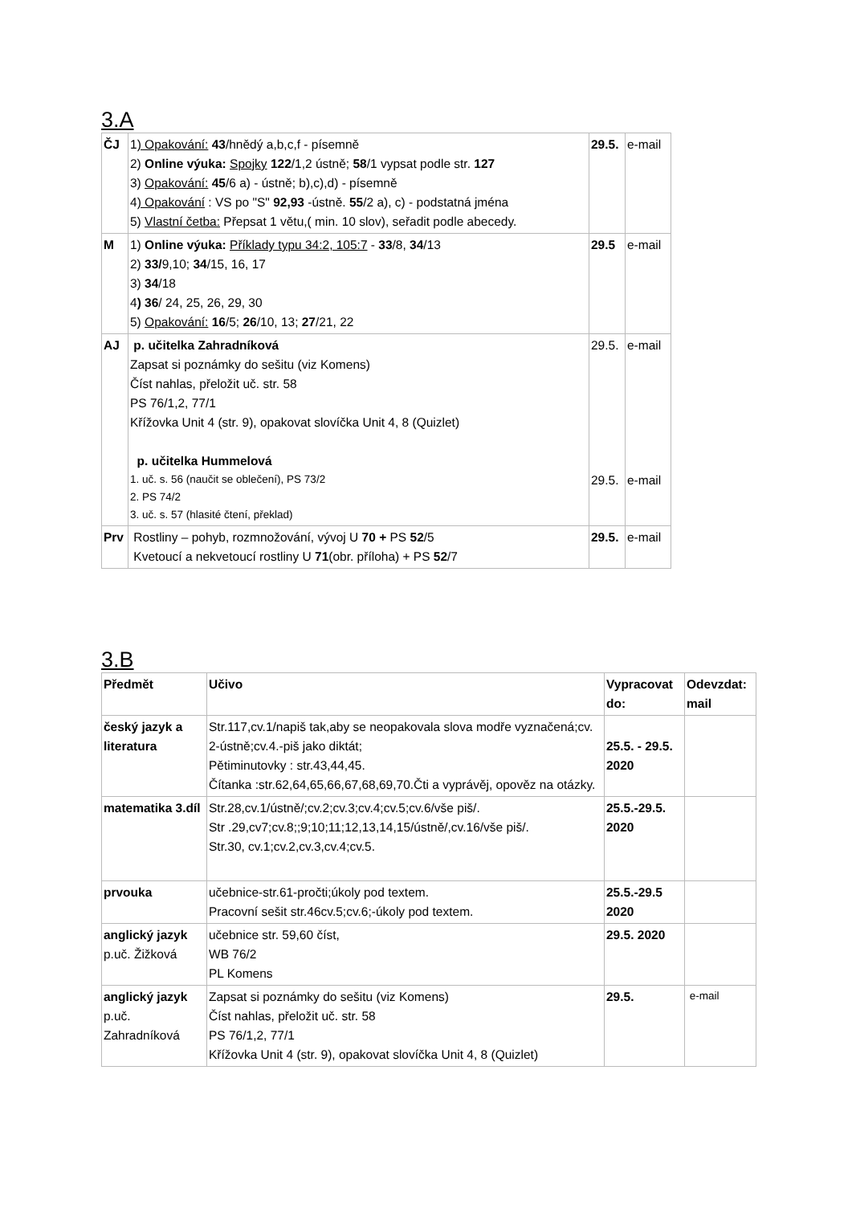3.A
| ČJ | 1 ) Opakování: 43 /hnědý a,b,c,f - písemně 2) Online výuka: Spojky 122 /1,2 ústně; 58 /1 vypsat podle str. 127 3) Opakování: 45 /6 a) - ústně; b),c),d) - písemně 4 ) Opakování : VS po "S" 92,93 -ústně. 55 /2 a), c) - podstatná jména 5) Vlastní četba: Přepsat 1 větu,( min. 10 slov), seřadit podle abecedy. | 29.5. | e-mail |
| M | 1) Online výuka: Příklady typu 34:2, 105:7 - 33 /8, 34 /13 2) 33/ 9,10; 34 /15, 16, 17 3) 34 /18 4 ) 36 / 24, 25, 26, 29, 30 5) Opakování: 16 /5; 26 /10, 13; 27 /21, 22 | 29.5 | e-mail |
| AJ | p. učitelka Zahradníková Zapsat si poznámky do sešitu (viz Komens) Číst nahlas, přeložit uč. str. 58 PS 76/1,2, 77/1 Křížovka Unit 4 (str. 9), opakovat slovíčka Unit 4, 8 (Quizlet) p. učitelka Hummelová 1. uč. s. 56 (naučit se oblečení), PS 73/2 2. PS 74/2 3. uč. s. 57 (hlasité čtení, překlad) | 29.5. 29.5. | e-mail e-mail |
| Prv | Rostliny – pohyb, rozmnožování, vývoj U 70 + PS 52 /5 Kvetoucí a nekvetoucí rostliny U 71 (obr. příloha) + PS 52 /7 | 29.5. | e-mail |
3.B
| Předmět | Učivo | Vypracovat do: | Odevzdat: mail |
| --- | --- | --- | --- |
| český jazyk a literatura | Str.117,cv.1/napiš tak,aby se neopakovala slova modře vyznačená;cv. 2-ústně;cv.4.-piš jako diktát; Pětiminutovky : str.43,44,45. Čítanka :str.62,64,65,66,67,68,69,70.Čti a vyprávěj, opověz na otázky. | 25.5. - 29.5. 2020 | |
| matematika 3.díl | Str.28,cv.1/ústně/;cv.2;cv.3;cv.4;cv.5;cv.6/vše piš/. Str .29,cv7;cv.8;;9;10;11;12,13,14,15/ústně/,cv.16/vše piš/. Str.30, cv.1;cv.2,cv.3,cv.4;cv.5. | 25.5.-29.5. 2020 | |
| prvouka | učebnice-str.61-pročti;úkoly pod textem. Pracovní sešit str.46cv.5;cv.6;-úkoly pod textem. | 25.5.-29.5 2020 | |
| anglický jazyk p.uč. Žižková | učebnice str. 59,60 číst, WB 76/2 PL Komens | 29.5. 2020 | |
| anglický jazyk p.uč. Zahradníková | Zapsat si poznámky do sešitu (viz Komens) Číst nahlas, přeložit uč. str. 58 PS 76/1,2, 77/1 Křížovka Unit 4 (str. 9), opakovat slovíčka Unit 4, 8 (Quizlet) | 29.5. | e-mail |